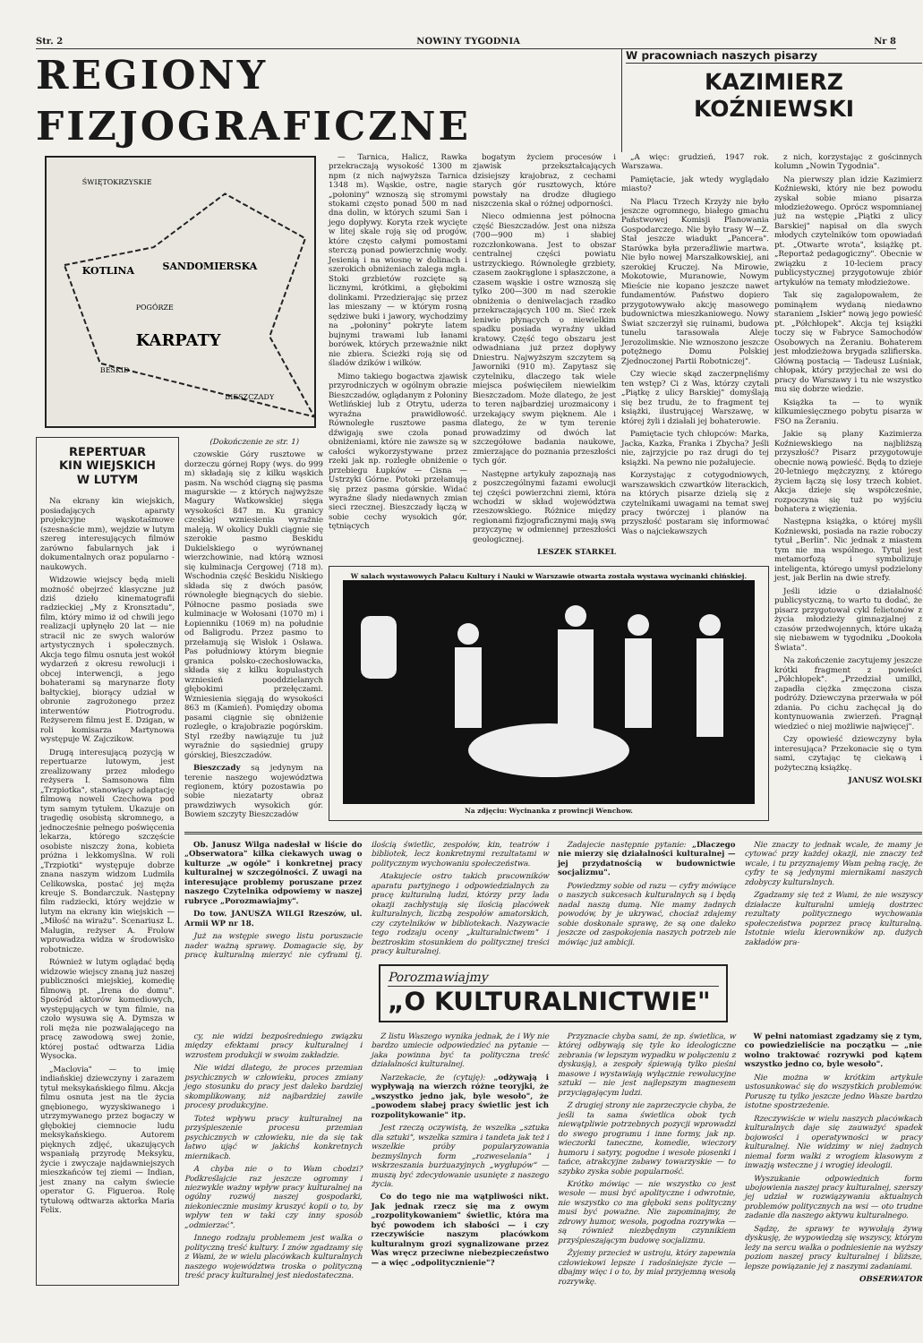Str. 2 NOWINY TYGODNIA Nr 8
REGIONY FIZJOGRAFICZNE
ŚWIĘTOKRZYSKIE
KOTLINA
SANDOMIERSKA
KARPATY
POGÓRZE
BIESZCZADY
BESKID
(Dokończenie ze str. 1)
czowskie Góry rusztowe w dorzeczu górnej Ropy (wys. do 999 m) składają się z kilku wąskich pasm. Na wschód ciągną się pasma magurskie — z których najwyższe Magury Watkowskiej sięga wysokości 847 m. Ku granicy czeskiej wzniesienia wyraźnie maleją. W okolicy Dukli ciągnie się szerokie pasmo Beskidu Dukielskiego o wyrównanej wierzchowinie, nad którą wznosi się kulminacja Cergowej (718 m). Wschodnia część Beskidu Niskiego składa się z dwóch pasów, równoległe biegnących do siebie. Północne pasmo posiada swe kulminacje w Wołosani (1070 m) i Łopienniku (1069 m) na południe od Baligrodu. Przez pasmo to przełamują się Wisłok i Osława. Pas południowy którym biegnie granica polsko-czechosłowacka, składa się z kilku kopulastych wzniesień pooddzielanych głębokimi przełęczami. Wzniesienia sięgają do wysokości 863 m (Kamień). Pomiędzy oboma pasami ciągnie się obniżenie rozległe, o krajobrazie pogórskim. Styl rzeźby nawiązuje tu już wyraźnie do sąsiedniej grupy górskiej, Bieszczadów.
Bieszczady są jedynym na terenie naszego województwa regionem, który pozostawia po sobie niezatarty obraz prawdziwych wysokich gór. Bowiem szczyty Bieszczadów
— Tarnica, Halicz, Rawka przekraczają wysokość 1300 m npm (z nich najwyższa Tarnica 1348 m). Wąskie, ostre, nagie „połoniny" wznoszą się stromymi stokami często ponad 500 m nad dna dolin, w których szumi San i jego dopływy. Koryta rzek wycięte w litej skale roją się od progów, które często całymi pomostami sterczą ponad powierzchnię wody. Jesienią i na wiosnę w dolinach i szerokich obniżeniach zalega mgła. Stoki grzbietów rozcięte są licznymi, krótkimi, a głębokimi dolinkami. Przedzierając się przez las mieszany — w którym rosną sędziwe buki i jawory, wychodzimy na „połoniny" pokryte latem bujnymi trawami lub łanami borówek, których przeważnie nikt nie zbiera. Ścieżki roją się od śladów dzików i wilków.
Mimo takiego bogactwa zjawisk przyrodniczych w ogólnym obrazie Bieszczadów, oglądanym z Połoniny Wetlińskiej lub z Otrytu, uderza wyraźna prawidłowość. Równoległe rusztowe pasma dźwigają swe czoła ponad obniżeniami, które nie zawsze są w całości wykorzystywane przez rzeki jak np. rozległe obniżenie o przebiegu Łupków — Cisna — Ustrzyki Górne. Potoki przełamują się przez pasma górskie. Widać wyraźne ślady niedawnych zmian sieci rzecznej. Bieszczady łączą w sobie cechy wysokich gór, tętniących
bogatym życiem procesów i zjawisk przekształcających dzisiejszy krajobraz, z cechami starych gór rusztowych, które powstały na drodze długiego niszczenia skał o różnej odporności.
Nieco odmienna jest północna część Bieszczadów. Jest ona niższa (700—900 m) i słabiej rozczłonkowana. Jest to obszar centralnej części powiatu ustrzyckiego. Równoległe grzbiety, czasem zaokrąglone i spłaszczone, a czasem wąskie i ostre wznoszą się tylko 200—300 m nad szerokie obniżenia o deniwelacjach rzadko przekraczających 100 m. Sieć rzek leniwie płynących o niewielkim spadku posiada wyraźny układ kratowy. Część tego obszaru jest odwadniana już przez dopływy Dniestru. Najwyższym szczytem są Jaworniki (910 m). Zapytasz się czytelniku, dlaczego tak wiele miejsca poświęciłem niewielkim Bieszczadom. Może dlatego, że jest to teren najbardziej urozmaicony i urzekający swym pięknem. Ale i dlatego, że w tym terenie prowadzimy od dwóch lat szczegółowe badania naukowe, zmierzające do poznania przeszłości tych gór.
Następne artykuły zapoznają nas z poszczególnymi fazami ewolucji tej części powierzchni ziemi, która wchodzi w skład województwa rzeszowskiego. Różnice między regionami fizjograficznymi mają swą przyczynę w odmiennej przeszłości geologicznej.
LESZEK STARKEL
W pracowniach naszych pisarzy
KAZIMIERZ KOŹNIEWSKI
„A więc: grudzień, 1947 rok. Warszawa.
Pamiętacie, jak wtedy wyglądało miasto?
Na Placu Trzech Krzyży nie było jeszcze ogromnego, białego gmachu Państwowej Komisji Planowania Gospodarczego. Nie było trasy W—Z. Stał jeszcze wiadukt „Pancera". Starówka była przeraźliwie martwa. Nie było nowej Marszałkowskiej, ani szerokiej Kruczej. Na Mirowie, Mokotowie, Muranowie, Nowym Mieście nie kopano jeszcze nawet fundamentów. Państwo dopiero przygotowywało akcję masowego budownictwa mieszkaniowego. Nowy Świat szczerzył się ruinami, budowa tunelu tarasowała Aleje Jerozolimskie. Nie wznoszono jeszcze potężnego Domu Polskiej Zjednoczonej Partii Robotniczej".
Czy wiecie skąd zaczerpnęliśmy ten wstęp? Ci z Was, którzy czytali „Piątkę z ulicy Barskiej" domyślają się bez trudu, że to fragment tej książki, ilustrującej Warszawę, w której żyli i działali jej bohaterowie.
Pamiętacie tych chłopców: Marka, Jacka, Kazka, Franka i Zbycha? Jeśli nie, zajrzyjcie po raz drugi do tej książki. Na pewno nie pożałujecie.
Korzystając z cotygodniowych, warszawskich czwartków literackich, na których pisarze dzielą się z czytelnikami uwagami na temat swej pracy twórczej i planów na przyszłość postaram się informować Was o najciekawszych
z nich, korzystając z gościnnych kolumn „Nowin Tygodnia".
Na pierwszy plan idzie Kazimierz Koźniewski, który nie bez powodu zyskał sobie miano pisarza młodzieżowego. Oprócz wspomnianej już na wstępie „Piątki z ulicy Barskiej" napisał on dla swych młodych czytelników tom opowiadań pt. „Otwarte wrota", książkę pt. „Reportaż pedagogiczny". Obecnie w związku z 10-leciem pracy publicystycznej przygotowuje zbiór artykułów na tematy młodzieżowe.
Tak się zagalopowałem, że pominąłem wydaną niedawno staraniem „Iskier" nową jego powieść pt. „Półchłopek". Akcja tej książki toczy się w Fabryce Samochodów Osobowych na Żeraniu. Bohaterem jest młodzieżowa brygada szlifierska. Główną postacią — Tadeusz Luśniak, chłopak, który przyjechał ze wsi do pracy do Warszawy i tu nie wszystko mu się dobrze wiedzie.
Książka ta — to wynik kilkumiesięcznego pobytu pisarza w FSO na Żeraniu.
Jakie są plany Kazimierza Koźniewskiego na najbliższą przyszłość? Pisarz przygotowuje obecnie nową powieść. Będą to dzieje 20-letniego mężczyzny, z którego życiem łączą się losy trzech kobiet. Akcja dzieje się współcześnie, rozpoczyna się tuż po wyjściu bohatera z więzienia.
Następna książka, o której myśli Koźniewski, posiada na razie roboczy tytuł „Berlin". Nic jednak z miastem tym nie ma wspólnego. Tytuł jest metamorfozą i symbolizuje inteligenta, którego umysł podzielony jest, jak Berlin na dwie strefy.
Jeśli idzie o działalność publicystyczną, to warto tu dodać, że pisarz przygotował cykl felietonów z życia młodzieży gimnazjalnej z czasów przedwojennych, które ukażą się niebawem w tygodniku „Dookoła Świata".
Na zakończenie zacytujemy jeszcze krótki fragment z powieści „Półchłopek". „Przedział umilkł, zapadła ciężka zmęczona cisza podróży. Dziewczyna przerwała w pół zdania. Po cichu zachęcał ją do kontynuowania zwierzeń. Pragnął wiedzieć o niej możliwie najwięcej".
Czy opowieść dziewczyny była interesująca? Przekonacie się o tym sami, czytając tę ciekawą i pożyteczną książkę.
JANUSZ WOLSKI
W salach wystawowych Pałacu Kultury i Nauki w Warszawie otwarta została wystawa wycinanki chińskiej.
Na zdjęciu: Wycinanka z prowincji Wenchow.
REPERTUAR
KIN WIEJSKICH
W LUTYM
Na ekrany kin wiejskich, posiadających aparaty projekcyjne wąskotaśmowe (szesnaście mm), wejdzie w lutym szereg interesujących filmów zarówno fabularnych jak i dokumentalnych oraz popularno - naukowych.
Widzowie wiejscy będą mieli możność obejrzeć klasyczne już dziś dzieło kinematografii radzieckiej „My z Kronsztadu", film, który mimo iż od chwili jego realizacji upłynęło 20 lat — nie stracił nic ze swych walorów artystycznych i społecznych. Akcja tego filmu osnuta jest wokół wydarzeń z okresu rewolucji i obcej interwencji, a jego bohaterami są marynarze floty bałtyckiej, biorący udział w obronie zagrożonego przez interwentów Piotrogrodu. Reżyserem filmu jest E. Dzigan, w roli komisarza Martynowa występuje W. Zajczikow.
Drugą interesującą pozycją w repertuarze lutowym, jest zrealizowany przez młodego reżysera I. Samsonowa film „Trzpiotka", stanowiący adaptację filmową noweli Czechowa pod tym samym tytułem. Ukazuje on tragedię osobistą skromnego, a jednocześnie pełnego poświęcenia lekarza, którego szczęście osobiste niszczy żona, kobieta próżna i lekkomyślna. W roli „Trzpiotki" występuje dobrze znana naszym widzom Ludmiła Celikowska, postać jej męża kreuje S. Bondarczuk. Następny film radziecki, który wejdzie w lutym na ekrany kin wiejskich — „Miłość na wirażu". Scenariusz L. Malugin, reżyser A. Frolow wprowadza widza w środowisko robotnicze.
Również w lutym oglądać będą widzowie wiejscy znaną już naszej publiczności miejskiej, komedię filmową pt. „Irena do domu". Spośród aktorów komediowych, występujących w tym filmie, na czoło wysuwa się A. Dymsza w roli męża nie pozwalającego na pracę zawodową swej żonie, której postać odtwarza Lidia Wysocka.
„Maclovia" — to imię indiańskiej dziewczyny i zarazem tytuł meksykańskiego filmu. Akcja filmu osnuta jest na tle życia gnębionego, wyzyskiwanego i utrzymywanego przez bogaczy w głębokiej ciemnocie ludu meksykańskiego. Autorem pięknych zdjęć, ukazujących wspaniałą przyrodę Meksyku, życie i zwyczaje najdawniejszych mieszkańców tej ziemi — Indian, jest znany na całym świecie operator G. Figueroa. Rolę tytułową odtwarza aktorka Maria Felix.
Ob. Janusz Wilga nadesłał w liście do „Obserwatora" kilka ciekawych uwag o kulturze „w ogóle" i konkretnej pracy kulturalnej w szczególności. Z uwagi na interesujące problemy poruszane przez naszego Czytelnika odpowiemy w naszej rubryce „Porozmawiajmy".
Do tow. JANUSZA WILGI Rzeszów, ul. Armii WP nr 18.
Już na wstępie swego listu poruszacie nader ważną sprawę. Domagacie się, by pracę kulturalną mierzyć nie cyframi tj. ilością świetlic, zespołów, kin, teatrów i bibliotek, lecz konkretnymi rezultatami w politycznym wychowaniu społeczeństwa.
Atakujecie ostro takich pracowników aparatu partyjnego i odpowiedzialnych za pracę kulturalną ludzi, którzy przy lada okazji zachłystują się ilością placówek kulturalnych, liczbą zespołów amatorskich, czy czytelników w bibliotekach. Nazywacie tego rodzaju oceny „kulturalnictwem" i beztroskim stosunkiem do politycznej treści pracy kulturalnej.
Zadajecie następnie pytanie: „Dlaczego nie mierzy się działalności kulturalnej — jej przydatnością w budownictwie socjalizmu".
Powiedzmy sobie od razu — cyfry mówiące o naszych sukcesach kulturalnych są i będą nadal naszą dumą. Nie mamy żadnych powodów, by je ukrywać, chociaż zdajemy sobie doskonale sprawę, że są one daleko jeszcze od zaspokojenia naszych potrzeb nie mówiąc już ambicji.
Nie znaczy to jednak wcale, że mamy je cytować przy każdej okazji, nie znaczy też wcale, i tu przyznajemy Wam pełną rację, że cyfry te są jedynymi miernikami naszych zdobyczy kulturalnych.
Zgadzamy się też z Wami, że nie wszyscy działacze kulturalni umieją dostrzec rezultaty politycznego wychowania społeczeństwa poprzez pracę kulturalną. Istotnie wielu kierowników np. dużych zakładów pra-
Porozmawiajmy
„O KULTURALNICTWIE"
cy, nie widzi bezpośredniego związku między efektami pracy kulturalnej i wzrostem produkcji w swoim zakładzie.
Nie widzi dlatego, że proces przemian psychicznych w człowieku, proces zmiany jego stosunku do pracy jest daleko bardziej skomplikowany, niż najbardziej zawiłe procesy produkcyjne.
Toteż wpływu pracy kulturalnej na przyśpieszenie procesu przemian psychicznych w człowieku, nie da się tak łatwo ująć w jakichś konkretnych miernikach.
A chyba nie o to Wam chodzi? Podkreślajcie raz jeszcze ogromny i niezwykle ważny wpływ pracy kulturalnej na ogólny rozwój naszej gospodarki, niekoniecznie musimy kruszyć kopii o to, by wpływ ten w taki czy inny sposób „odmierzać".
Innego rodzaju problemem jest walka o polityczną treść kultury. I znów zgadzamy się z Wami, że w wielu placówkach kulturalnych naszego województwa troska o polityczną treść pracy kulturalnej jest niedostateczna.
Z listu Waszego wynika jednak, że i Wy nie bardzo umiecie odpowiedzieć na pytanie — jaka powinna być ta polityczna treść działalności kulturalnej.
Narzekacie, że (cytuję): „odżywają i wypływają na wierzch różne teoryjki, że „wszystko jedno jak, byle wesoło", że „powodem słabej pracy świetlic jest ich rozpolitykowanie" itp.
Jest rzeczą oczywistą, że wszelka „sztuka dla sztuki", wszelka szmira i tandeta jak też i wszelkie próby popularyzowania bezmyślnych form „rozweselania" i wskrzeszania burżuazyjnych „wygłupów" — muszą być zdecydowanie usunięte z naszego życia.
Co do tego nie ma wątpliwości nikt. Jak jednak rzecz się ma z owym „rozpolitykowaniem" świetlic, która ma być powodem ich słabości — i czy rzeczywiście naszym placówkom kulturalnym grozi sygnalizowane przez Was wręcz przeciwne niebezpieczeństwo — a więc „odpolitycznienie"?
Przyznacie chyba sami, że np. świetlica, w której odbywają się tyle ko ideologiczne zebrania (w lepszym wypadku w połączeniu z dyskusją), a zespoły śpiewają tylko pieśni masowe i wystawiają wyłącznie rewolucyjne sztuki — nie jest najlepszym magnesem przyciągającym ludzi.
Z drugiej strony nie zaprzeczycie chyba, że jeśli ta sama świetlica obok tych niewątpliwie potrzebnych pozycji wprowadzi do swego programu i inne formy, jak np. wieczorki taneczne, komedie, wieczory humoru i satyry, pogodne i wesołe piosenki i tańce, atrakcyjne zabawy towarzyskie — to szybko zyska sobie popularność.
Krótko mówiąc — nie wszystko co jest wesołe — musi być apolityczne i odwrotnie, nie wszystko co ma głęboki sens polityczny musi być poważne. Nie zapominajmy, że zdrowy humor, wesoła, pogodna rozrywka — są również niezbędnym czynnikiem przyśpieszającym budowę socjalizmu.
Żyjemy przecież w ustroju, który zapewnia człowiekowi lepsze i radośniejsze życie — dbajmy więc i o to, by miał przyjemną wesołą rozrywkę.
W pełni natomiast zgadzamy się z tym, co powiedzieliście na początku — „nie wolno traktować rozrywki pod kątem wszystko jedno co, byle wesoło".
Nie można w krótkim artykule ustosunkować się do wszystkich problemów. Poruszę tu tylko jeszcze jedno Wasze bardzo istotne spostrzeżenie.
Rzeczywiście w wielu naszych placówkach kulturalnych daje się zauważyć spadek bojowości i operatywności w pracy kulturalnej. Nie widzimy w niej żadnych niemal form walki z wrogiem klasowym z inwazją wsteczne j i wrogiej ideologii.
Wyszukanie odpowiednich form ubojowienia naszej pracy kulturalnej, szerszy jej udział w rozwiązywaniu aktualnych problemów politycznych na wsi — oto trudne zadanie dla naszego aktywu kulturalnego.
Sądzę, że sprawy te wywołają żywą dyskusję, że wypowiedzą się wszyscy, którym leży na sercu walka o podniesienie na wyższy poziom naszej pracy kulturalnej i bliższe, lepsze powiązanie jej z naszymi zadaniami.
OBSERWATOR